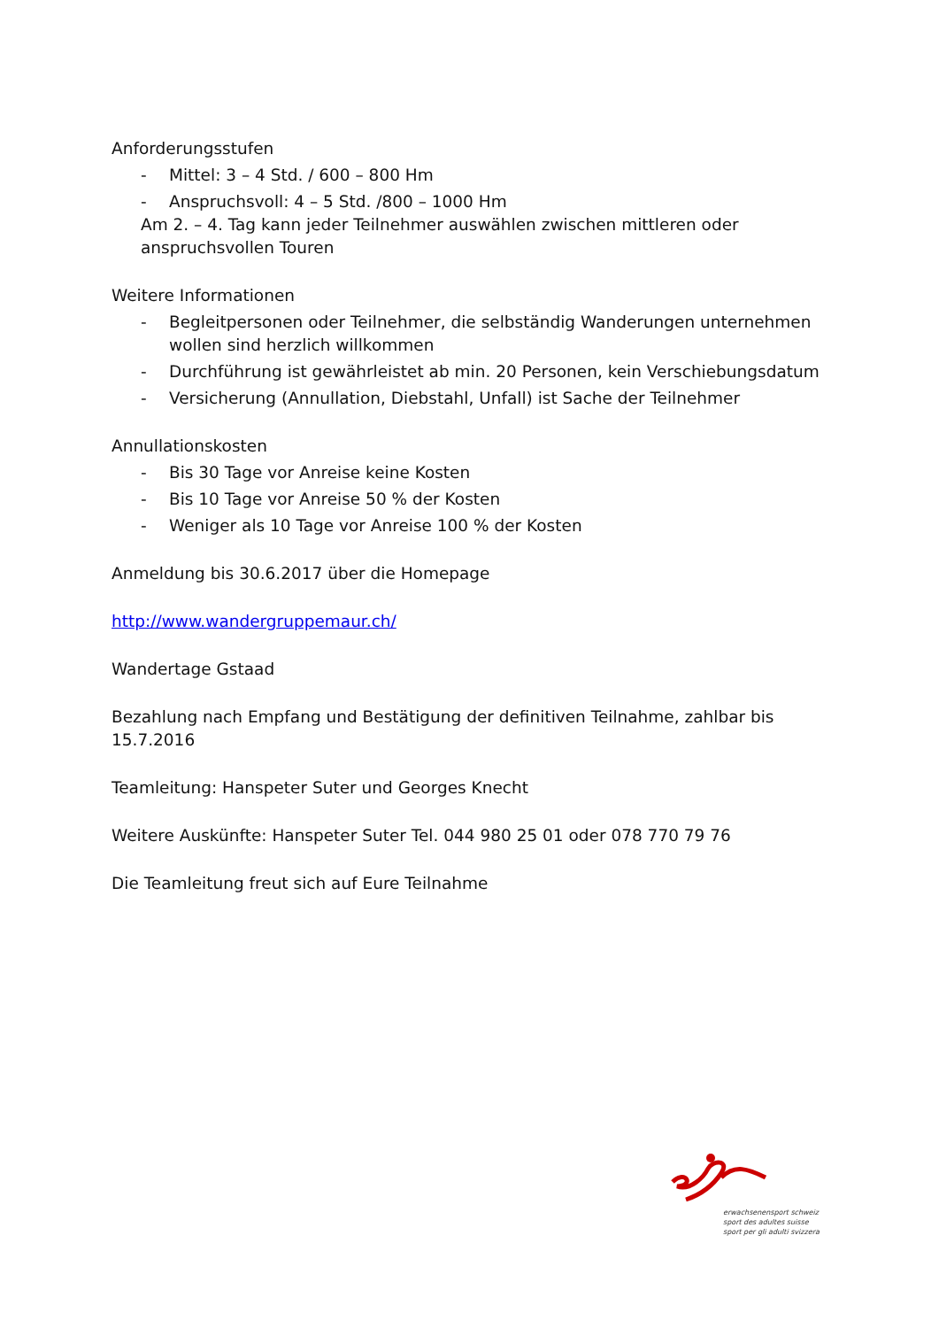Anforderungsstufen
- Mittel: 3 – 4 Std. / 600 – 800 Hm
- Anspruchsvoll: 4 – 5 Std. /800 – 1000 Hm
Am 2. – 4. Tag kann jeder Teilnehmer auswählen zwischen mittleren oder anspruchsvollen Touren
Weitere Informationen
- Begleitpersonen oder Teilnehmer, die selbständig Wanderungen unternehmen wollen sind herzlich willkommen
- Durchführung ist gewährleistet ab min. 20 Personen, kein Verschiebungsdatum
- Versicherung (Annullation, Diebstahl, Unfall) ist Sache der Teilnehmer
Annullationskosten
- Bis 30 Tage vor Anreise keine Kosten
- Bis 10 Tage vor Anreise 50 % der Kosten
- Weniger als 10 Tage vor Anreise 100 % der Kosten
Anmeldung bis 30.6.2017 über die Homepage
http://www.wandergruppemaur.ch/
Wandertage Gstaad
Bezahlung nach Empfang und Bestätigung der definitiven Teilnahme, zahlbar bis 15.7.2016
Teamleitung: Hanspeter Suter und Georges Knecht
Weitere Auskünfte: Hanspeter Suter Tel. 044 980 25 01 oder 078 770 79 76
Die Teamleitung freut sich auf Eure Teilnahme
erwachsenensport schweiz
sport des adultes suisse
sport per gli adulti svizzera